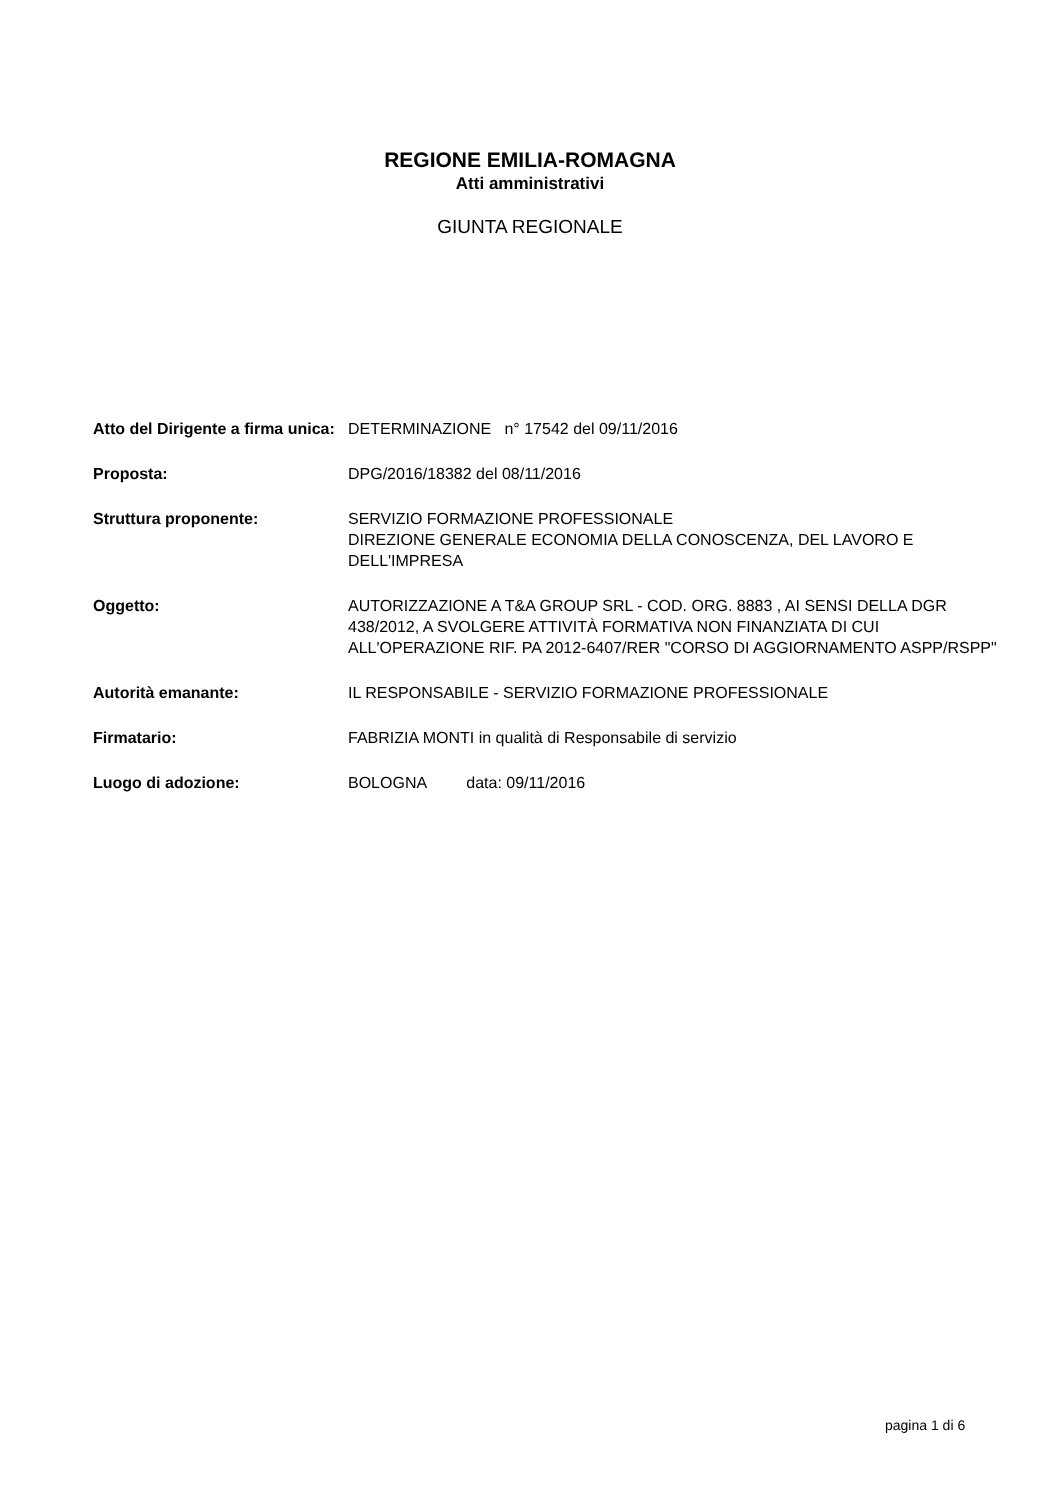REGIONE EMILIA-ROMAGNA
Atti amministrativi
GIUNTA REGIONALE
| Atto del Dirigente a firma unica: | DETERMINAZIONE n° 17542 del 09/11/2016 |
| Proposta: | DPG/2016/18382 del 08/11/2016 |
| Struttura proponente: | SERVIZIO FORMAZIONE PROFESSIONALE DIREZIONE GENERALE ECONOMIA DELLA CONOSCENZA, DEL LAVORO E DELL'IMPRESA |
| Oggetto: | AUTORIZZAZIONE A T&A GROUP SRL - COD. ORG. 8883 , AI SENSI DELLA DGR 438/2012, A SVOLGERE ATTIVITÀ FORMATIVA NON FINANZIATA DI CUI ALL'OPERAZIONE RIF. PA 2012-6407/RER "CORSO DI AGGIORNAMENTO ASPP/RSPP" |
| Autorità emanante: | IL RESPONSABILE - SERVIZIO FORMAZIONE PROFESSIONALE |
| Firmatario: | FABRIZIA MONTI in qualità di Responsabile di servizio |
| Luogo di adozione: | BOLOGNA data: 09/11/2016 |
pagina 1 di 6